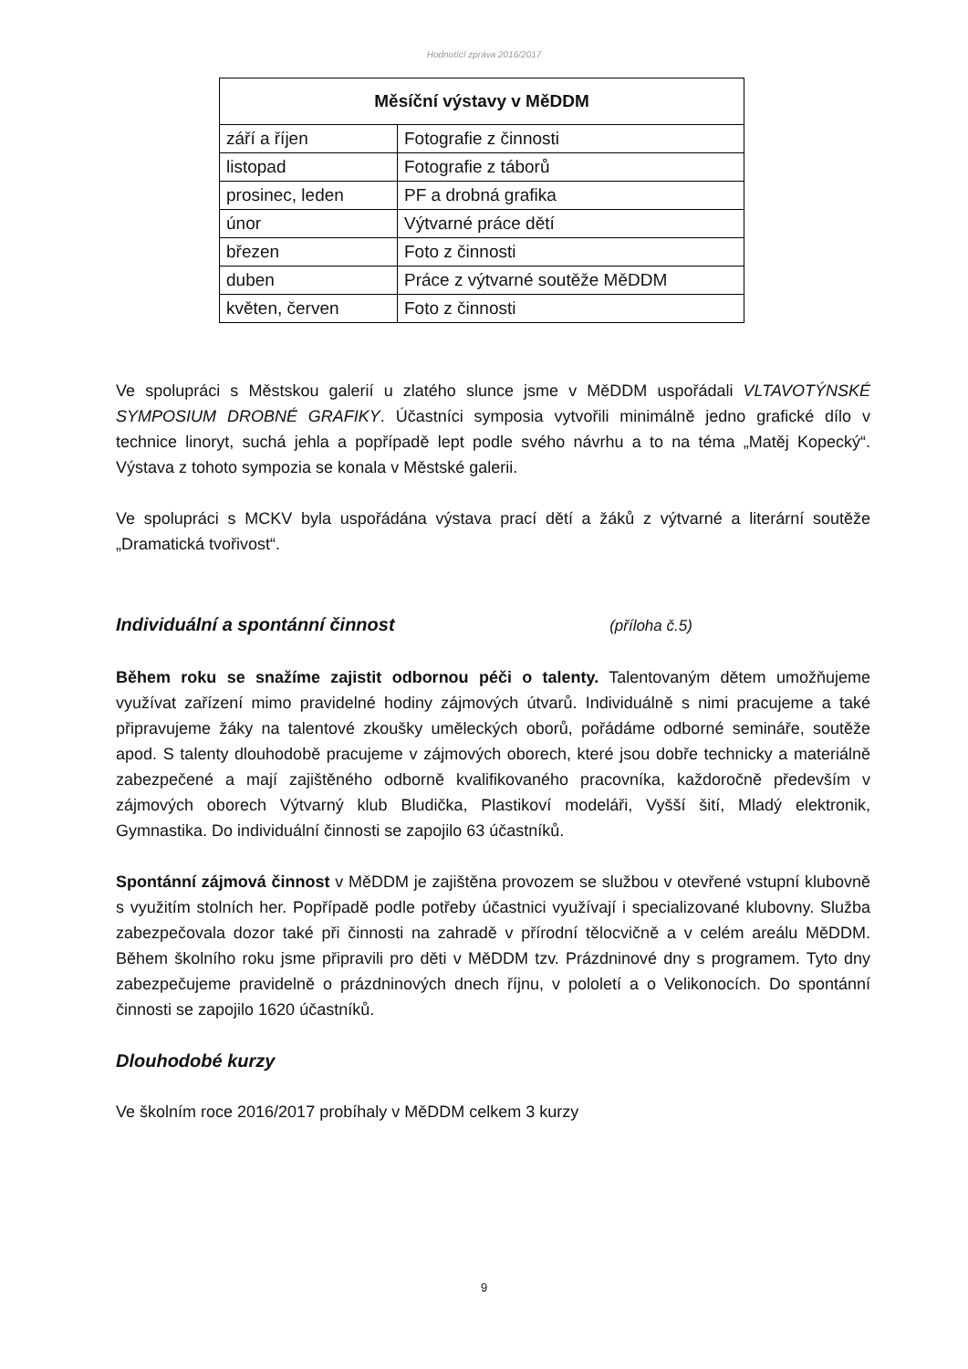Hodnotící zpráva 2016/2017
| Měsíční výstavy v MěDDM | |
| --- | --- |
| září a říjen | Fotografie z činnosti |
| listopad | Fotografie z táborů |
| prosinec, leden | PF a drobná grafika |
| únor | Výtvarné práce dětí |
| březen | Foto z činnosti |
| duben | Práce z výtvarné soutěže MěDDM |
| květen, červen | Foto z činnosti |
Ve spolupráci s Městskou galerií u zlatého slunce jsme v MěDDM uspořádali VLTAVOTÝNSKÉ SYMPOSIUM DROBNÉ GRAFIKY. Účastníci symposia vytvořili minimálně jedno grafické dílo v technice linoryt, suchá jehla a popřípadě lept podle svého návrhu a to na téma „Matěj Kopecký“. Výstava z tohoto sympozia se konala v Městské galerii.
Ve spolupráci s MCKV byla uspořádána výstava prací dětí a žáků z výtvarné a literární soutěže „Dramatická tvořivost“.
Individuální a spontánní činnost (příloha č.5)
Během roku se snažíme zajistit odbornou péči o talenty. Talentovaným dětem umožňujeme využívat zařízení mimo pravidelné hodiny zájmových útvarů. Individuálně s nimi pracujeme a také připravujeme žáky na talentové zkoušky uměleckých oborů, pořádáme odborné semináře, soutěže apod. S talenty dlouhodobě pracujeme v zájmových oborech, které jsou dobře technicky a materiálně zabezpečené a mají zajištěného odborně kvalifikovaného pracovníka, každoročně především v zájmových oborech Výtvarný klub Bludička, Plastikoví modeláři, Vyšší šití, Mladý elektronik, Gymnastika. Do individuální činnosti se zapojilo 63 účastníků.
Spontánní zájmová činnost v MěDDM je zajištěna provozem se službou v otevřené vstupní klubovně s využitím stolních her. Popřípadě podle potřeby účastnici využívají i specializované klubovny. Služba zabezpečovala dozor také při činnosti na zahradě v přírodní tělocvičně a v celém areálu MěDDM. Během školního roku jsme připravili pro děti v MěDDM tzv. Prázdninové dny s programem. Tyto dny zabezpečujeme pravidelně o prázdninových dnech říjnu, v pololetí a o Velikonocích. Do spontánní činnosti se zapojilo 1620 účastníků.
Dlouhodobé kurzy
Ve školním roce 2016/2017 probíhaly v MěDDM celkem 3 kurzy
9